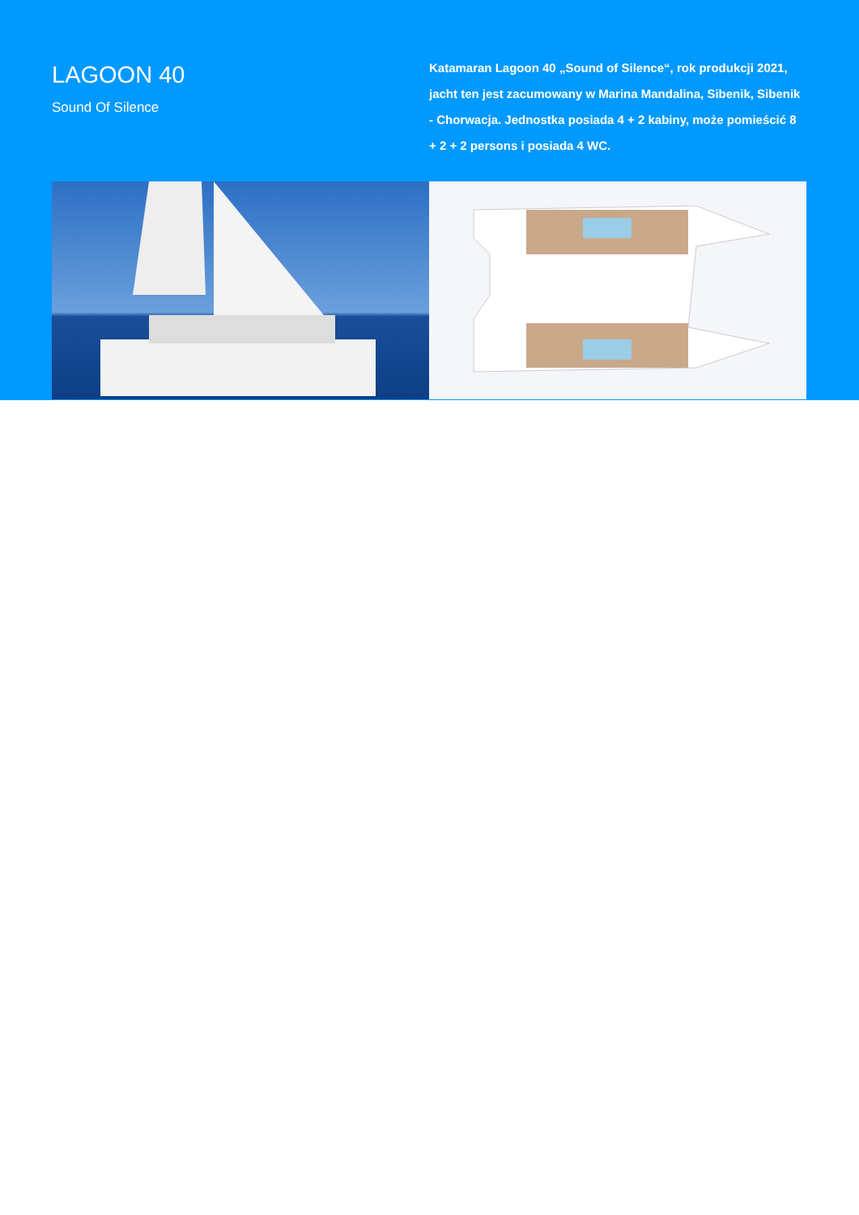LAGOON 40
Sound Of Silence
Katamaran Lagoon 40 „Sound of Silence“, rok produkcji 2021, jacht ten jest zacumowany w Marina Mandalina, Sibenik, Sibenik - Chorwacja. Jednostka posiada 4 + 2 kabiny, może pomieścić 8 + 2 + 2 persons i posiada 4 WC.